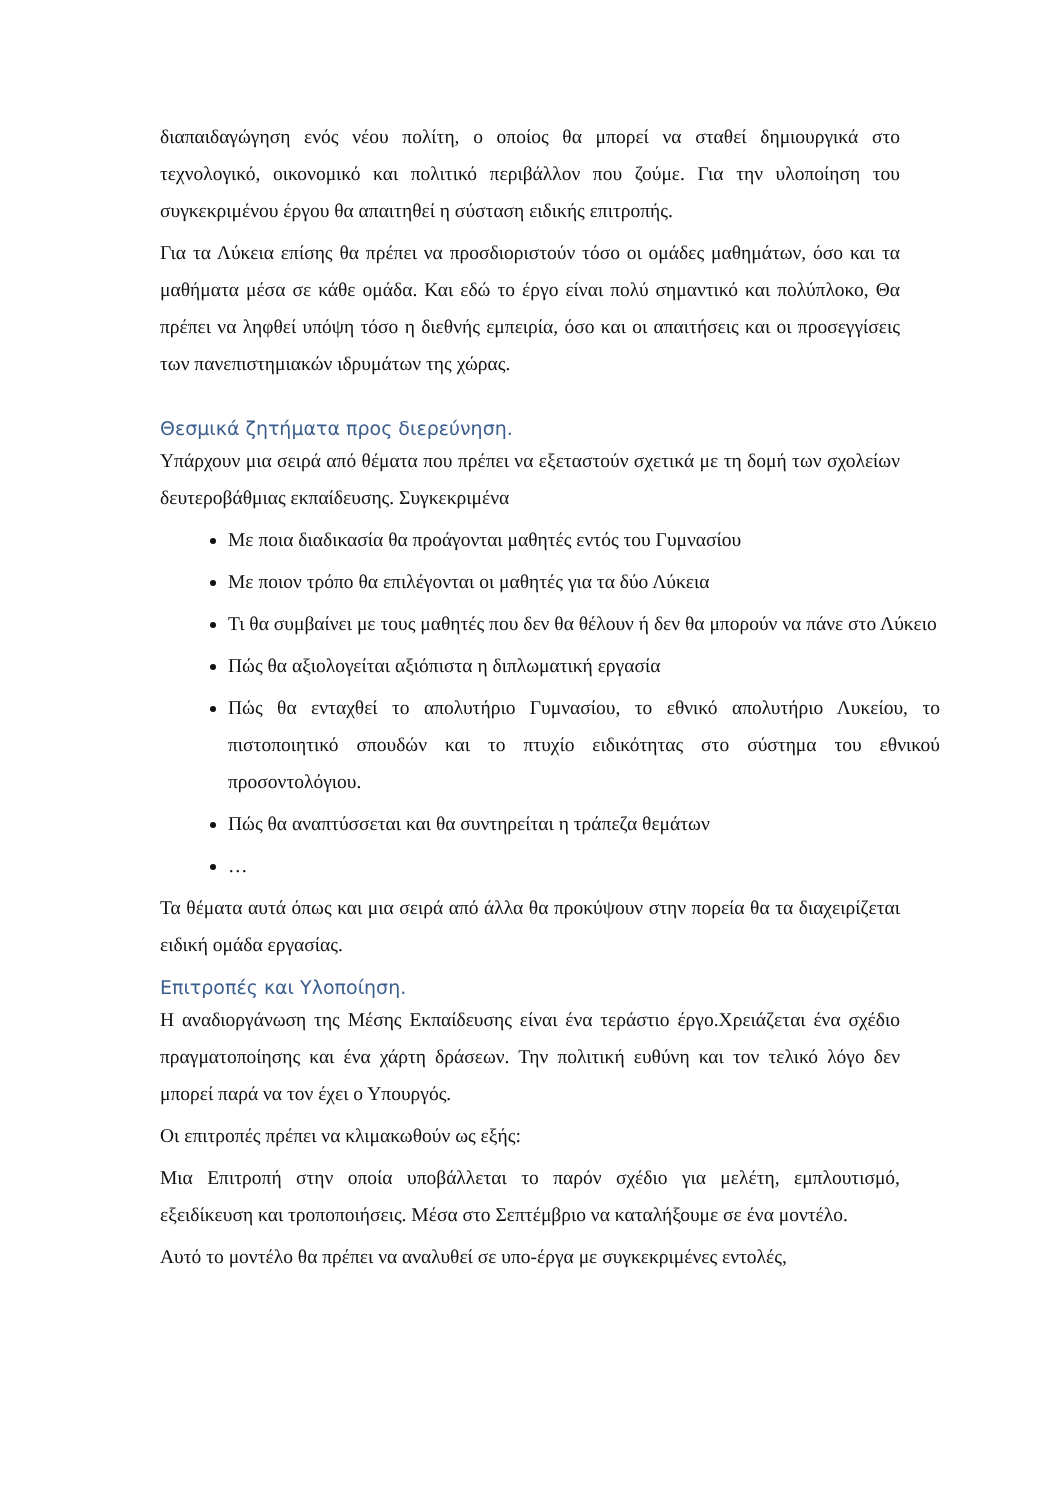διαπαιδαγώγηση ενός νέου πολίτη, ο οποίος θα μπορεί να σταθεί δημιουργικά στο τεχνολογικό, οικονομικό και πολιτικό περιβάλλον που ζούμε. Για την υλοποίηση του συγκεκριμένου έργου θα απαιτηθεί η σύσταση ειδικής επιτροπής.
Για τα Λύκεια επίσης θα πρέπει να προσδιοριστούν τόσο οι ομάδες μαθημάτων, όσο και τα μαθήματα μέσα σε κάθε ομάδα. Και εδώ το έργο είναι πολύ σημαντικό και πολύπλοκο, Θα πρέπει να ληφθεί υπόψη τόσο η διεθνής εμπειρία, όσο και οι απαιτήσεις και οι προσεγγίσεις των πανεπιστημιακών ιδρυμάτων της χώρας.
Θεσμικά ζητήματα προς διερεύνηση.
Υπάρχουν μια σειρά από θέματα που πρέπει να εξεταστούν σχετικά με τη δομή των σχολείων δευτεροβάθμιας εκπαίδευσης. Συγκεκριμένα
Με ποια διαδικασία θα προάγονται μαθητές εντός του Γυμνασίου
Με ποιον τρόπο θα επιλέγονται οι μαθητές για τα δύο Λύκεια
Τι θα συμβαίνει με τους μαθητές που δεν θα θέλουν ή δεν θα μπορούν να πάνε στο Λύκειο
Πώς θα αξιολογείται αξιόπιστα η διπλωματική εργασία
Πώς θα ενταχθεί το απολυτήριο Γυμνασίου, το εθνικό απολυτήριο Λυκείου, το πιστοποιητικό σπουδών και το πτυχίο ειδικότητας στο σύστημα του εθνικού προσοντολόγιου.
Πώς θα αναπτύσσεται και θα συντηρείται η τράπεζα θεμάτων
…
Τα θέματα αυτά όπως και μια σειρά από άλλα θα προκύψουν στην πορεία θα τα διαχειρίζεται ειδική ομάδα εργασίας.
Επιτροπές και Υλοποίηση.
Η αναδιοργάνωση της Μέσης Εκπαίδευσης είναι ένα τεράστιο έργο.Χρειάζεται ένα σχέδιο πραγματοποίησης και ένα χάρτη δράσεων. Την πολιτική ευθύνη και τον τελικό λόγο δεν μπορεί παρά να τον έχει ο Υπουργός.
Οι επιτροπές πρέπει να κλιμακωθούν ως εξής:
Μια Επιτροπή στην οποία υποβάλλεται το παρόν σχέδιο για μελέτη, εμπλουτισμό, εξειδίκευση και τροποποιήσεις. Μέσα στο Σεπτέμβριο να καταλήξουμε σε ένα μοντέλο.
Αυτό το μοντέλο θα πρέπει να αναλυθεί σε υπο-έργα με συγκεκριμένες εντολές,